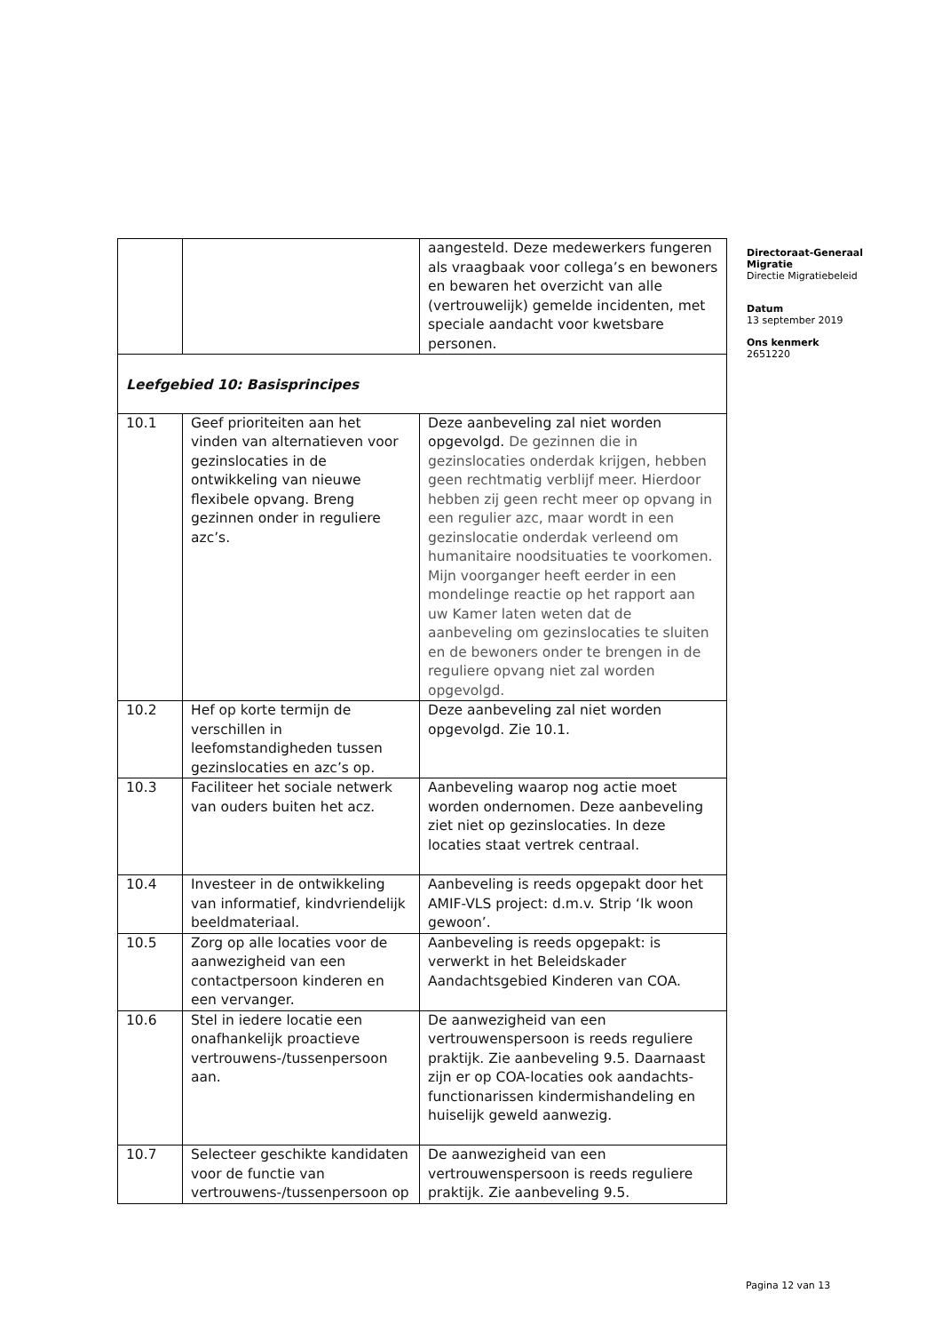| | | aangesteld. Deze medewerkers fungeren als vraagbaak voor collega’s en bewoners en bewaren het overzicht van alle (vertrouwelijk) gemelde incidenten, met speciale aandacht voor kwetsbare personen. |
| Leefgebied 10: Basisprincipes | | |
| 10.1 | Geef prioriteiten aan het vinden van alternatieven voor gezinslocaties in de ontwikkeling van nieuwe flexibele opvang. Breng gezinnen onder in reguliere azc’s. | Deze aanbeveling zal niet worden opgevolgd. De gezinnen die in gezinslocaties onderdak krijgen, hebben geen rechtmatig verblijf meer. Hierdoor hebben zij geen recht meer op opvang in een regulier azc, maar wordt in een gezinslocatie onderdak verleend om humanitaire noodsituaties te voorkomen. Mijn voorganger heeft eerder in een mondelinge reactie op het rapport aan uw Kamer laten weten dat de aanbeveling om gezinslocaties te sluiten en de bewoners onder te brengen in de reguliere opvang niet zal worden opgevolgd. |
| 10.2 | Hef op korte termijn de verschillen in leefomstandigheden tussen gezinslocaties en azc’s op. | Deze aanbeveling zal niet worden opgevolgd. Zie 10.1. |
| 10.3 | Faciliteer het sociale netwerk van ouders buiten het acz. | Aanbeveling waarop nog actie moet worden ondernomen. Deze aanbeveling ziet niet op gezinslocaties. In deze locaties staat vertrek centraal. |
| 10.4 | Investeer in de ontwikkeling van informatief, kindvriendelijk beeldmateriaal. | Aanbeveling is reeds opgepakt door het AMIF-VLS project: d.m.v. Strip ‘Ik woon gewoon’. |
| 10.5 | Zorg op alle locaties voor de aanwezigheid van een contactpersoon kinderen en een vervanger. | Aanbeveling is reeds opgepakt: is verwerkt in het Beleidskader Aandachtsgebied Kinderen van COA. |
| 10.6 | Stel in iedere locatie een onafhankelijk proactieve vertrouwens-/tussenpersoon aan. | De aanwezigheid van een vertrouwenspersoon is reeds reguliere praktijk. Zie aanbeveling 9.5. Daarnaast zijn er op COA-locaties ook aandachts-functionarissen kindermishandeling en huiselijk geweld aanwezig. |
| 10.7 | Selecteer geschikte kandidaten voor de functie van vertrouwens-/tussenpersoon op | De aanwezigheid van een vertrouwenspersoon is reeds reguliere praktijk. Zie aanbeveling 9.5. |
Directoraat-Generaal Migratie
Directie Migratiebeleid
Datum
13 september 2019
Ons kenmerk
2651220
Pagina 12 van 13